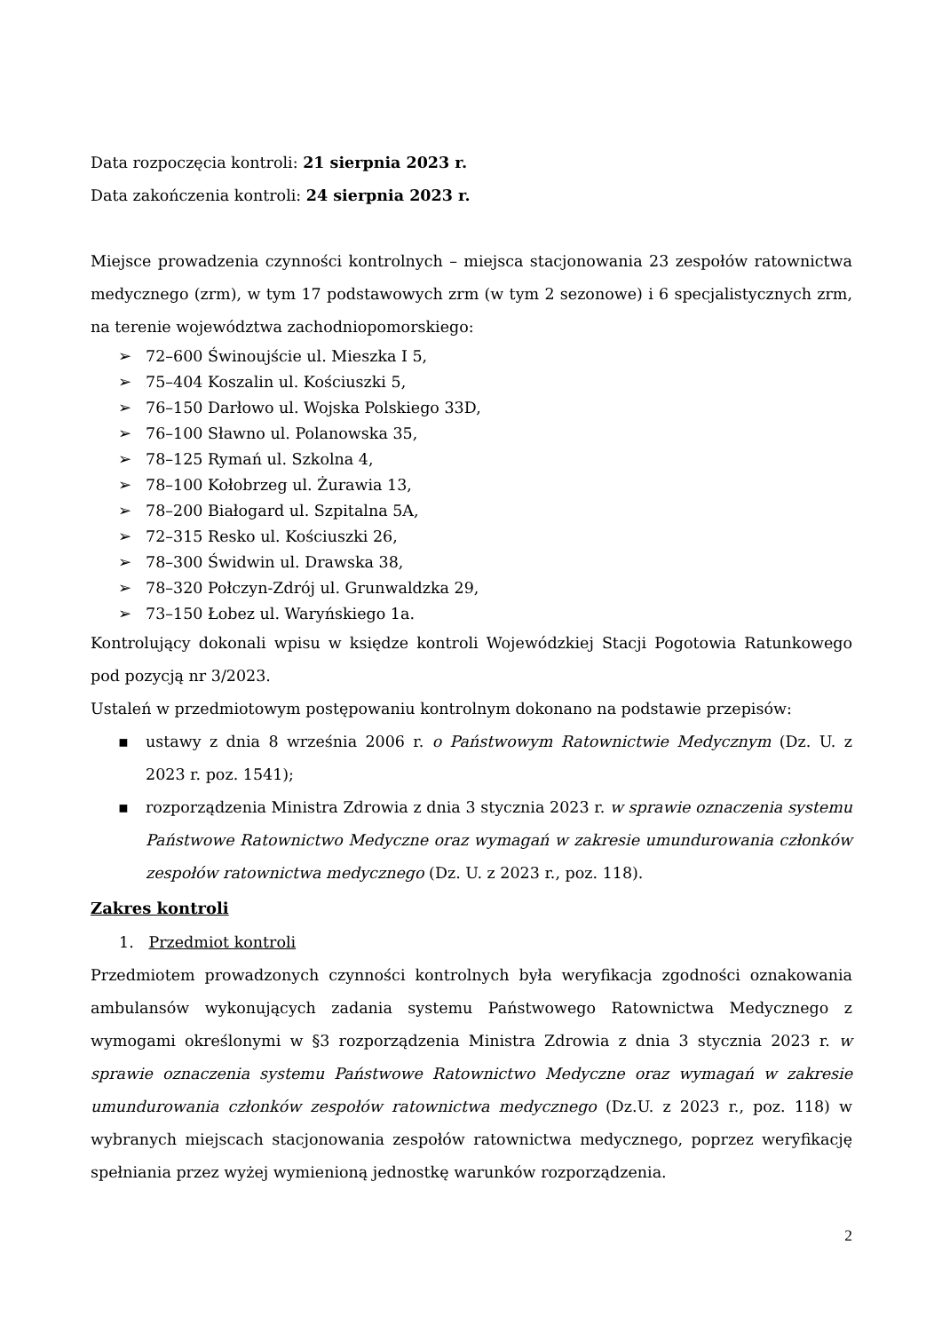Data rozpoczęcia kontroli: 21 sierpnia 2023 r.
Data zakończenia kontroli: 24 sierpnia 2023 r.
Miejsce prowadzenia czynności kontrolnych – miejsca stacjonowania 23 zespołów ratownictwa medycznego (zrm), w tym 17 podstawowych zrm (w tym 2 sezonowe) i 6 specjalistycznych zrm, na terenie województwa zachodniopomorskiego:
➢ 72–600 Świnoujście ul. Mieszka I 5,
➢ 75–404 Koszalin ul. Kościuszki 5,
➢ 76–150 Darłowo ul. Wojska Polskiego 33D,
➢ 76–100 Sławno ul. Polanowska 35,
➢ 78–125 Rymań ul. Szkolna 4,
➢ 78–100 Kołobrzeg ul. Żurawia 13,
➢ 78–200 Białogard ul. Szpitalna 5A,
➢ 72–315 Resko ul. Kościuszki 26,
➢ 78–300 Świdwin ul. Drawska 38,
➢ 78–320 Połczyn-Zdrój ul. Grunwaldzka 29,
➢ 73–150 Łobez ul. Waryńskiego 1a.
Kontrolujący dokonali wpisu w księdze kontroli Wojewódzkiej Stacji Pogotowia Ratunkowego pod pozycją nr 3/2023.
Ustaleń w przedmiotowym postępowaniu kontrolnym dokonano na podstawie przepisów:
▪ ustawy z dnia 8 września 2006 r. o Państwowym Ratownictwie Medycznym (Dz. U. z 2023 r. poz. 1541);
▪ rozporządzenia Ministra Zdrowia z dnia 3 stycznia 2023 r. w sprawie oznaczenia systemu Państwowe Ratownictwo Medyczne oraz wymagań w zakresie umundurowania członków zespołów ratownictwa medycznego (Dz. U. z 2023 r., poz. 118).
Zakres kontroli
1. Przedmiot kontroli
Przedmiotem prowadzonych czynności kontrolnych była weryfikacja zgodności oznakowania ambulansów wykonujących zadania systemu Państwowego Ratownictwa Medycznego z wymogami określonymi w §3 rozporządzenia Ministra Zdrowia z dnia 3 stycznia 2023 r. w sprawie oznaczenia systemu Państwowe Ratownictwo Medyczne oraz wymagań w zakresie umundurowania członków zespołów ratownictwa medycznego (Dz.U. z 2023 r., poz. 118) w wybranych miejscach stacjonowania zespołów ratownictwa medycznego, poprzez weryfikację spełniania przez wyżej wymienioną jednostkę warunków rozporządzenia.
2